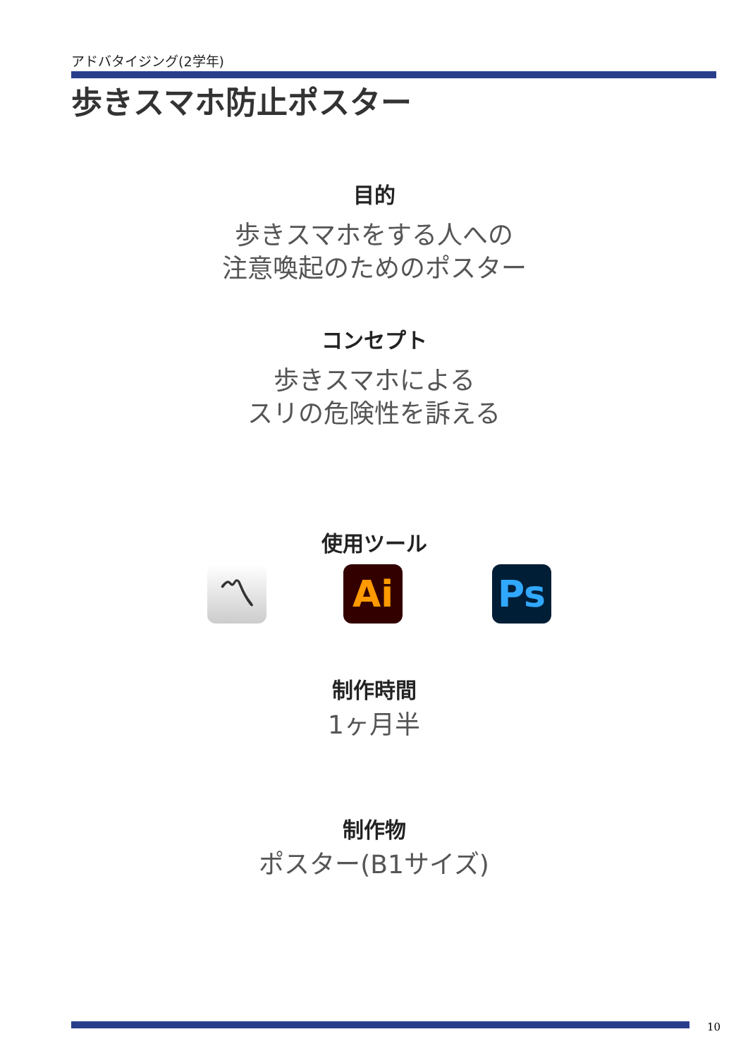アドバタイジング(2学年)
歩きスマホ防止ポスター
目的
歩きスマホをする人への
注意喚起のためのポスター
コンセプト
歩きスマホによる
スリの危険性を訴える
使用ツール
〽 Ai Ps
制作時間
1ヶ月半
制作物
ポスター(B1サイズ)
10